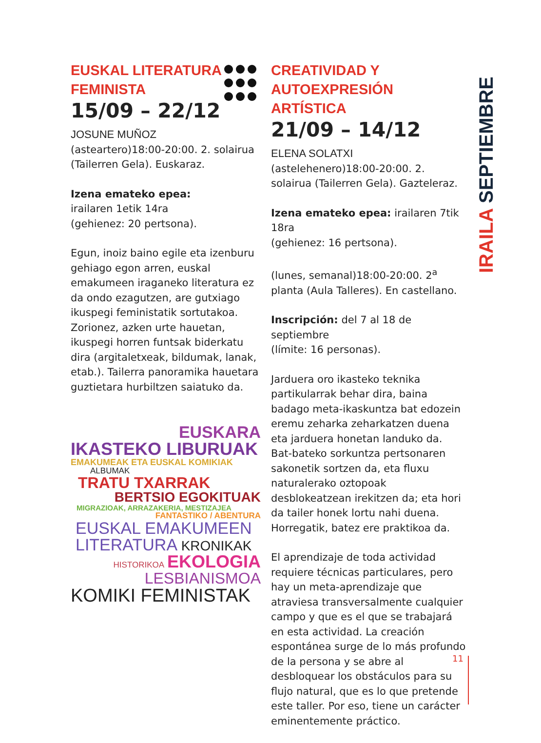EUSKAL LITERATURA
FEMINISTA
15/09 – 22/12
JOSUNE MUÑOZ
(asteartero)18:00-20:00. 2. solairua (Tailerren Gela). Euskaraz.
Izena emateko epea:
irailaren 1etik 14ra
(gehienez: 20 pertsona).
Egun, inoiz baino egile eta izenburu gehiago egon arren, euskal emakumeen iraganeko literatura ez da ondo ezagutzen, are gutxiago ikuspegi feministatik sortutakoa. Zorionez, azken urte hauetan, ikuspegi horren funtsak biderkatu dira (argitaletxeak, bildumak, lanak, etab.). Tailerra panoramika hauetara guztietara hurbiltzen saiatuko da.
EUSKARA
IKASTEKO LIBURUAK
EMAKUMEAK ETA EUSKAL KOMIKIAK
ALBUMAK
TRATU TXARRAK
BERTSIO EGOKITUAK
MIGRAZIOAK, ARRAZAKERIA, MESTIZAJEA
FANTASTIKO / ABENTURA
EUSKAL EMAKUMEEN
LITERATURA KRONIKAK
HISTORIKOA EKOLOGIA
LESBIANISMOA
KOMIKI FEMINISTAK
CREATIVIDAD Y
AUTOEXPRESIÓN ARTÍSTICA
21/09 – 14/12
ELENA SOLATXI
(astelehenero)18:00-20:00. 2. solairua (Tailerren Gela). Gazteleraz.
Izena emateko epea: irailaren 7tik 18ra
(gehienez: 16 pertsona).
(lunes, semanal)18:00-20:00. 2<sup>a</sup> planta (Aula Talleres). En castellano.
Inscripción: del 7 al 18 de septiembre
(límite: 16 personas).
Jarduera oro ikasteko teknika partikularrak behar dira, baina badago meta-ikaskuntza bat edozein eremu zeharka zeharkatzen duena eta jarduera honetan landuko da. Bat-bateko sorkuntza pertsonaren sakonetik sortzen da, eta fluxu naturalerako oztopoak desblokeatzean irekitzen da; eta hori da tailer honek lortu nahi duena. Horregatik, batez ere praktikoa da.
El aprendizaje de toda actividad requiere técnicas particulares, pero hay un meta-aprendizaje que atraviesa transversalmente cualquier campo y que es el que se trabajará en esta actividad. La creación espontánea surge de lo más profundo de la persona y se abre al desbloquear los obstáculos para su flujo natural, que es lo que pretende este taller. Por eso, tiene un carácter eminentemente práctico.
IRAILA SEPTIEMBRE
11